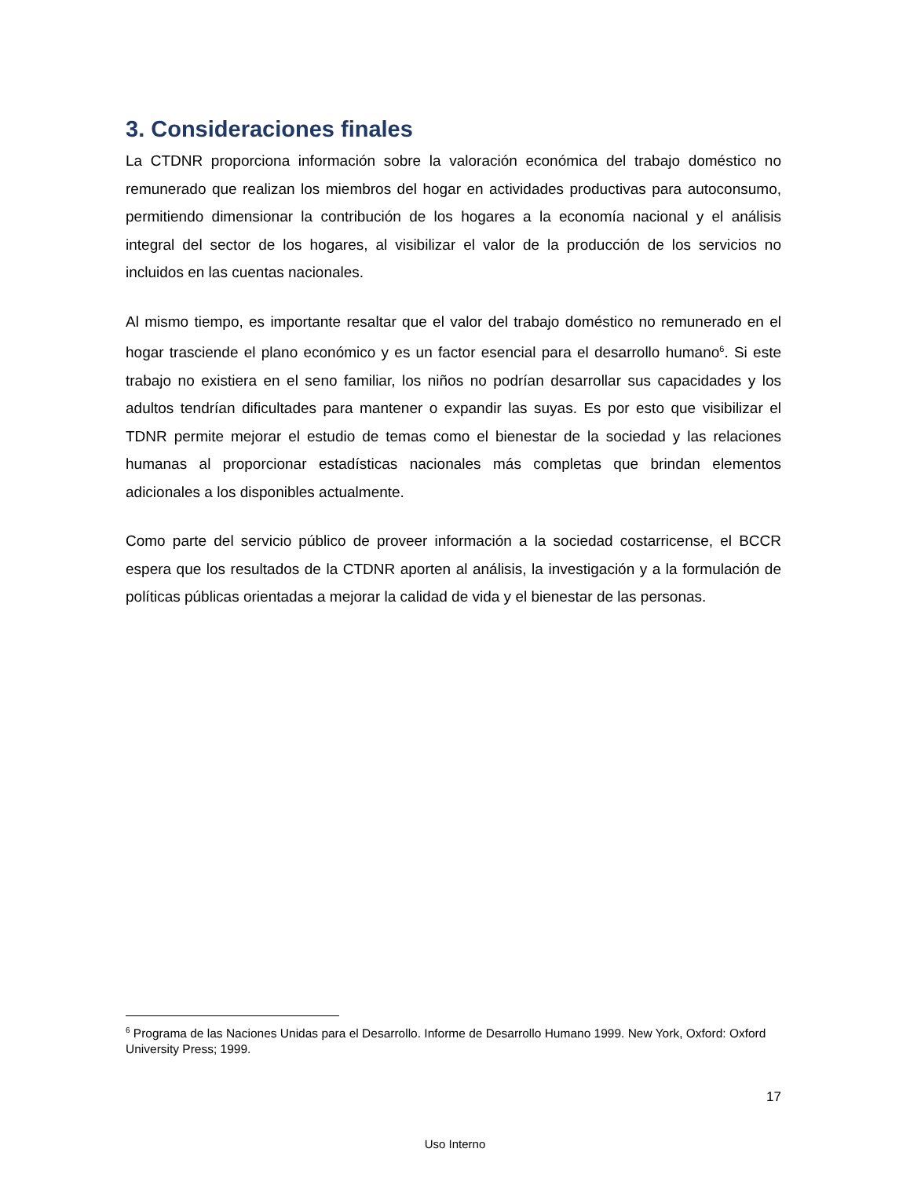3. Consideraciones finales
La CTDNR proporciona información sobre la valoración económica del trabajo doméstico no remunerado que realizan los miembros del hogar en actividades productivas para autoconsumo, permitiendo dimensionar la contribución de los hogares a la economía nacional y el análisis integral del sector de los hogares, al visibilizar el valor de la producción de los servicios no incluidos en las cuentas nacionales.
Al mismo tiempo, es importante resaltar que el valor del trabajo doméstico no remunerado en el hogar trasciende el plano económico y es un factor esencial para el desarrollo humano<sup>6</sup>. Si este trabajo no existiera en el seno familiar, los niños no podrían desarrollar sus capacidades y los adultos tendrían dificultades para mantener o expandir las suyas. Es por esto que visibilizar el TDNR permite mejorar el estudio de temas como el bienestar de la sociedad y las relaciones humanas al proporcionar estadísticas nacionales más completas que brindan elementos adicionales a los disponibles actualmente.
Como parte del servicio público de proveer información a la sociedad costarricense, el BCCR espera que los resultados de la CTDNR aporten al análisis, la investigación y a la formulación de políticas públicas orientadas a mejorar la calidad de vida y el bienestar de las personas.
<sup>6</sup> Programa de las Naciones Unidas para el Desarrollo. Informe de Desarrollo Humano 1999. New York, Oxford: Oxford University Press; 1999.
17
Uso Interno